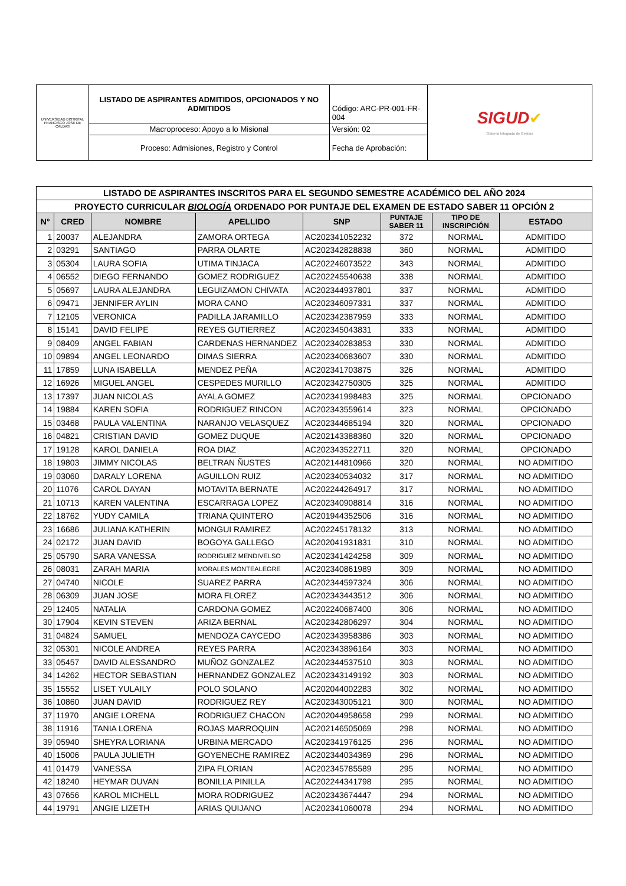| UNIVERSIDAD DISTRITAL FRANCISCO JOSÉ DE CALDAS | LISTADO DE ASPIRANTES ADMITIDOS, OPCIONADOS Y NO ADMITIDOS | Código: ARC-PR-001-FR-004 | SIGUD ✔ Sistema Integrado de Gestión |
| | Macroproceso: Apoyo a lo Misional | Versión: 02 | |
| | Proceso: Admisiones, Registro y Control | Fecha de Aprobación: | |
| LISTADO DE ASPIRANTES INSCRITOS PARA EL SEGUNDO SEMESTRE ACADÉMICO DEL AÑO 2024 | | | | | | | |
| PROYECTO CURRICULAR BIOLOGÍA ORDENADO POR PUNTAJE DEL EXAMEN DE ESTADO SABER 11 OPCIÓN 2 | | | | | | | |
| N° | CRED | NOMBRE | APELLIDO | SNP | PUNTAJE SABER 11 | TIPO DE INSCRIPCIÓN | ESTADO |
| 1 | 20037 | ALEJANDRA | ZAMORA ORTEGA | AC202341052232 | 372 | NORMAL | ADMITIDO |
| 2 | 03291 | SANTIAGO | PARRA OLARTE | AC202342828838 | 360 | NORMAL | ADMITIDO |
| 3 | 05304 | LAURA SOFIA | UTIMA TINJACA | AC202246073522 | 343 | NORMAL | ADMITIDO |
| 4 | 06552 | DIEGO FERNANDO | GOMEZ RODRIGUEZ | AC202245540638 | 338 | NORMAL | ADMITIDO |
| 5 | 05697 | LAURA ALEJANDRA | LEGUIZAMON CHIVATA | AC202344937801 | 337 | NORMAL | ADMITIDO |
| 6 | 09471 | JENNIFER AYLIN | MORA CANO | AC202346097331 | 337 | NORMAL | ADMITIDO |
| 7 | 12105 | VERONICA | PADILLA JARAMILLO | AC202342387959 | 333 | NORMAL | ADMITIDO |
| 8 | 15141 | DAVID FELIPE | REYES GUTIERREZ | AC202345043831 | 333 | NORMAL | ADMITIDO |
| 9 | 08409 | ANGEL FABIAN | CARDENAS HERNANDEZ | AC202340283853 | 330 | NORMAL | ADMITIDO |
| 10 | 09894 | ANGEL LEONARDO | DIMAS SIERRA | AC202340683607 | 330 | NORMAL | ADMITIDO |
| 11 | 17859 | LUNA ISABELLA | MENDEZ PEÑA | AC202341703875 | 326 | NORMAL | ADMITIDO |
| 12 | 16926 | MIGUEL ANGEL | CESPEDES MURILLO | AC202342750305 | 325 | NORMAL | ADMITIDO |
| 13 | 17397 | JUAN NICOLAS | AYALA GOMEZ | AC202341998483 | 325 | NORMAL | OPCIONADO |
| 14 | 19884 | KAREN SOFIA | RODRIGUEZ RINCON | AC202343559614 | 323 | NORMAL | OPCIONADO |
| 15 | 03468 | PAULA VALENTINA | NARANJO VELASQUEZ | AC202344685194 | 320 | NORMAL | OPCIONADO |
| 16 | 04821 | CRISTIAN DAVID | GOMEZ DUQUE | AC202143388360 | 320 | NORMAL | OPCIONADO |
| 17 | 19128 | KAROL DANIELA | ROA DIAZ | AC202343522711 | 320 | NORMAL | OPCIONADO |
| 18 | 19803 | JIMMY NICOLAS | BELTRAN ÑUSTES | AC202144810966 | 320 | NORMAL | NO ADMITIDO |
| 19 | 03060 | DARALY LORENA | AGUILLON RUIZ | AC202340534032 | 317 | NORMAL | NO ADMITIDO |
| 20 | 11076 | CAROL DAYAN | MOTAVITA BERNATE | AC202244264917 | 317 | NORMAL | NO ADMITIDO |
| 21 | 10713 | KAREN VALENTINA | ESCARRAGA LOPEZ | AC202340908814 | 316 | NORMAL | NO ADMITIDO |
| 22 | 18762 | YUDY CAMILA | TRIANA QUINTERO | AC201944352506 | 316 | NORMAL | NO ADMITIDO |
| 23 | 16686 | JULIANA KATHERIN | MONGUI RAMIREZ | AC202245178132 | 313 | NORMAL | NO ADMITIDO |
| 24 | 02172 | JUAN DAVID | BOGOYA GALLEGO | AC202041931831 | 310 | NORMAL | NO ADMITIDO |
| 25 | 05790 | SARA VANESSA | RODRIGUEZ MENDIVELSO | AC202341424258 | 309 | NORMAL | NO ADMITIDO |
| 26 | 08031 | ZARAH MARIA | MORALES MONTEALEGRE | AC202340861989 | 309 | NORMAL | NO ADMITIDO |
| 27 | 04740 | NICOLE | SUAREZ PARRA | AC202344597324 | 306 | NORMAL | NO ADMITIDO |
| 28 | 06309 | JUAN JOSE | MORA FLOREZ | AC202343443512 | 306 | NORMAL | NO ADMITIDO |
| 29 | 12405 | NATALIA | CARDONA GOMEZ | AC202240687400 | 306 | NORMAL | NO ADMITIDO |
| 30 | 17904 | KEVIN STEVEN | ARIZA BERNAL | AC202342806297 | 304 | NORMAL | NO ADMITIDO |
| 31 | 04824 | SAMUEL | MENDOZA CAYCEDO | AC202343958386 | 303 | NORMAL | NO ADMITIDO |
| 32 | 05301 | NICOLE ANDREA | REYES PARRA | AC202343896164 | 303 | NORMAL | NO ADMITIDO |
| 33 | 05457 | DAVID ALESSANDRO | MUÑOZ GONZALEZ | AC202344537510 | 303 | NORMAL | NO ADMITIDO |
| 34 | 14262 | HECTOR SEBASTIAN | HERNANDEZ GONZALEZ | AC202343149192 | 303 | NORMAL | NO ADMITIDO |
| 35 | 15552 | LISET YULAILY | POLO SOLANO | AC202044002283 | 302 | NORMAL | NO ADMITIDO |
| 36 | 10860 | JUAN DAVID | RODRIGUEZ REY | AC202343005121 | 300 | NORMAL | NO ADMITIDO |
| 37 | 11970 | ANGIE LORENA | RODRIGUEZ CHACON | AC202044958658 | 299 | NORMAL | NO ADMITIDO |
| 38 | 11916 | TANIA LORENA | ROJAS MARROQUIN | AC202146505069 | 298 | NORMAL | NO ADMITIDO |
| 39 | 05940 | SHEYRA LORIANA | URBINA MERCADO | AC202341976125 | 296 | NORMAL | NO ADMITIDO |
| 40 | 15006 | PAULA JULIETH | GOYENECHE RAMIREZ | AC202344034369 | 296 | NORMAL | NO ADMITIDO |
| 41 | 01479 | VANESSA | ZIPA FLORIAN | AC202345785589 | 295 | NORMAL | NO ADMITIDO |
| 42 | 18240 | HEYMAR DUVAN | BONILLA PINILLA | AC202244341798 | 295 | NORMAL | NO ADMITIDO |
| 43 | 07656 | KAROL MICHELL | MORA RODRIGUEZ | AC202343674447 | 294 | NORMAL | NO ADMITIDO |
| 44 | 19791 | ANGIE LIZETH | ARIAS QUIJANO | AC202341060078 | 294 | NORMAL | NO ADMITIDO |